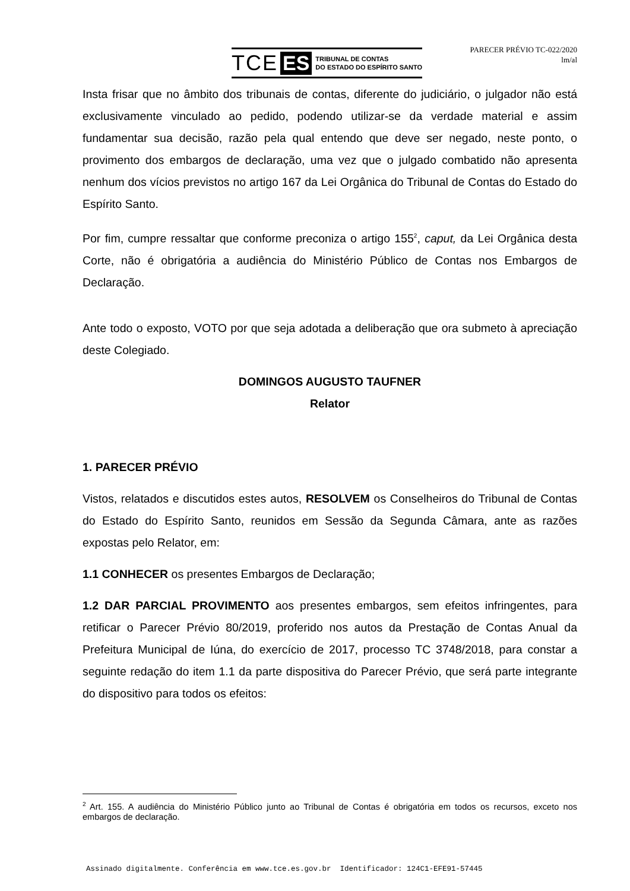TCE ES TRIBUNAL DE CONTAS
DO ESTADO DO ESPÍRITO SANTO
PARECER PRÉVIO TC-022/2020
lm/al
Insta frisar que no âmbito dos tribunais de contas, diferente do judiciário, o julgador não está exclusivamente vinculado ao pedido, podendo utilizar-se da verdade material e assim fundamentar sua decisão, razão pela qual entendo que deve ser negado, neste ponto, o provimento dos embargos de declaração, uma vez que o julgado combatido não apresenta nenhum dos vícios previstos no artigo 167 da Lei Orgânica do Tribunal de Contas do Estado do Espírito Santo.
Por fim, cumpre ressaltar que conforme preconiza o artigo 155<sup>2</sup>, caput, da Lei Orgânica desta Corte, não é obrigatória a audiência do Ministério Público de Contas nos Embargos de Declaração.
Ante todo o exposto, VOTO por que seja adotada a deliberação que ora submeto à apreciação deste Colegiado.
DOMINGOS AUGUSTO TAUFNER
Relator
1. PARECER PRÉVIO
Vistos, relatados e discutidos estes autos, RESOLVEM os Conselheiros do Tribunal de Contas do Estado do Espírito Santo, reunidos em Sessão da Segunda Câmara, ante as razões expostas pelo Relator, em:
1.1 CONHECER os presentes Embargos de Declaração;
1.2 DAR PARCIAL PROVIMENTO aos presentes embargos, sem efeitos infringentes, para retificar o Parecer Prévio 80/2019, proferido nos autos da Prestação de Contas Anual da Prefeitura Municipal de Iúna, do exercício de 2017, processo TC 3748/2018, para constar a seguinte redação do item 1.1 da parte dispositiva do Parecer Prévio, que será parte integrante do dispositivo para todos os efeitos:
<sup>2</sup> Art. 155. A audiência do Ministério Público junto ao Tribunal de Contas é obrigatória em todos os recursos, exceto nos embargos de declaração.
Assinado digitalmente. Conferência em www.tce.es.gov.br Identificador: 124C1-EFE91-57445